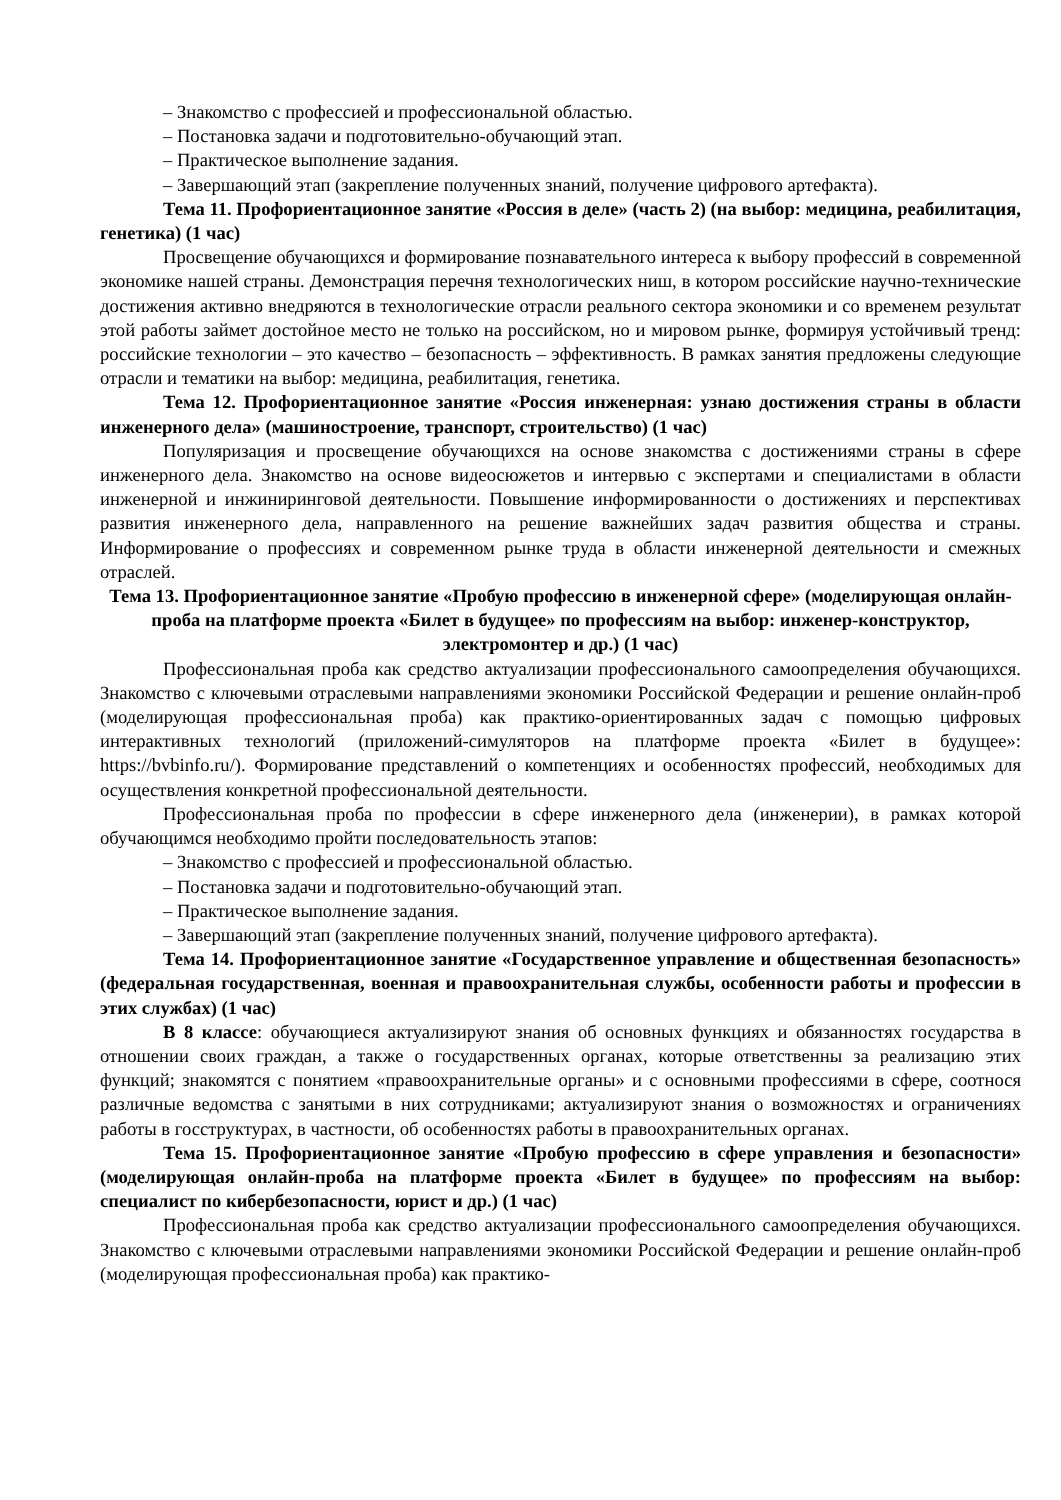– Знакомство с профессией и профессиональной областью.
– Постановка задачи и подготовительно-обучающий этап.
– Практическое выполнение задания.
– Завершающий этап (закрепление полученных знаний, получение цифрового артефакта).
Тема 11. Профориентационное занятие «Россия в деле» (часть 2) (на выбор: медицина, реабилитация, генетика) (1 час)
Просвещение обучающихся и формирование познавательного интереса к выбору профессий в современной экономике нашей страны. Демонстрация перечня технологических ниш, в котором российские научно-технические достижения активно внедряются в технологические отрасли реального сектора экономики и со временем результат этой работы займет достойное место не только на российском, но и мировом рынке, формируя устойчивый тренд: российские технологии – это качество – безопасность – эффективность. В рамках занятия предложены следующие отрасли и тематики на выбор: медицина, реабилитация, генетика.
Тема 12. Профориентационное занятие «Россия инженерная: узнаю достижения страны в области инженерного дела» (машиностроение, транспорт, строительство) (1 час)
Популяризация и просвещение обучающихся на основе знакомства с достижениями страны в сфере инженерного дела. Знакомство на основе видеосюжетов и интервью с экспертами и специалистами в области инженерной и инжиниринговой деятельности. Повышение информированности о достижениях и перспективах развития инженерного дела, направленного на решение важнейших задач развития общества и страны. Информирование о профессиях и современном рынке труда в области инженерной деятельности и смежных отраслей.
Тема 13. Профориентационное занятие «Пробую профессию в инженерной сфере» (моделирующая онлайн-проба на платформе проекта «Билет в будущее» по профессиям на выбор: инженер-конструктор, электромонтер и др.) (1 час)
Профессиональная проба как средство актуализации профессионального самоопределения обучающихся. Знакомство с ключевыми отраслевыми направлениями экономики Российской Федерации и решение онлайн-проб (моделирующая профессиональная проба) как практико-ориентированных задач с помощью цифровых интерактивных технологий (приложений-симуляторов на платформе проекта «Билет в будущее»: https://bvbinfo.ru/). Формирование представлений о компетенциях и особенностях профессий, необходимых для осуществления конкретной профессиональной деятельности.
Профессиональная проба по профессии в сфере инженерного дела (инженерии), в рамках которой обучающимся необходимо пройти последовательность этапов:
– Знакомство с профессией и профессиональной областью.
– Постановка задачи и подготовительно-обучающий этап.
– Практическое выполнение задания.
– Завершающий этап (закрепление полученных знаний, получение цифрового артефакта).
Тема 14. Профориентационное занятие «Государственное управление и общественная безопасность» (федеральная государственная, военная и правоохранительная службы, особенности работы и профессии в этих службах) (1 час)
В 8 классе: обучающиеся актуализируют знания об основных функциях и обязанностях государства в отношении своих граждан, а также о государственных органах, которые ответственны за реализацию этих функций; знакомятся с понятием «правоохранительные органы» и с основными профессиями в сфере, соотнося различные ведомства с занятыми в них сотрудниками; актуализируют знания о возможностях и ограничениях работы в госструктурах, в частности, об особенностях работы в правоохранительных органах.
Тема 15. Профориентационное занятие «Пробую профессию в сфере управления и безопасности» (моделирующая онлайн-проба на платформе проекта «Билет в будущее» по профессиям на выбор: специалист по кибербезопасности, юрист и др.) (1 час)
Профессиональная проба как средство актуализации профессионального самоопределения обучающихся. Знакомство с ключевыми отраслевыми направлениями экономики Российской Федерации и решение онлайн-проб (моделирующая профессиональная проба) как практико-